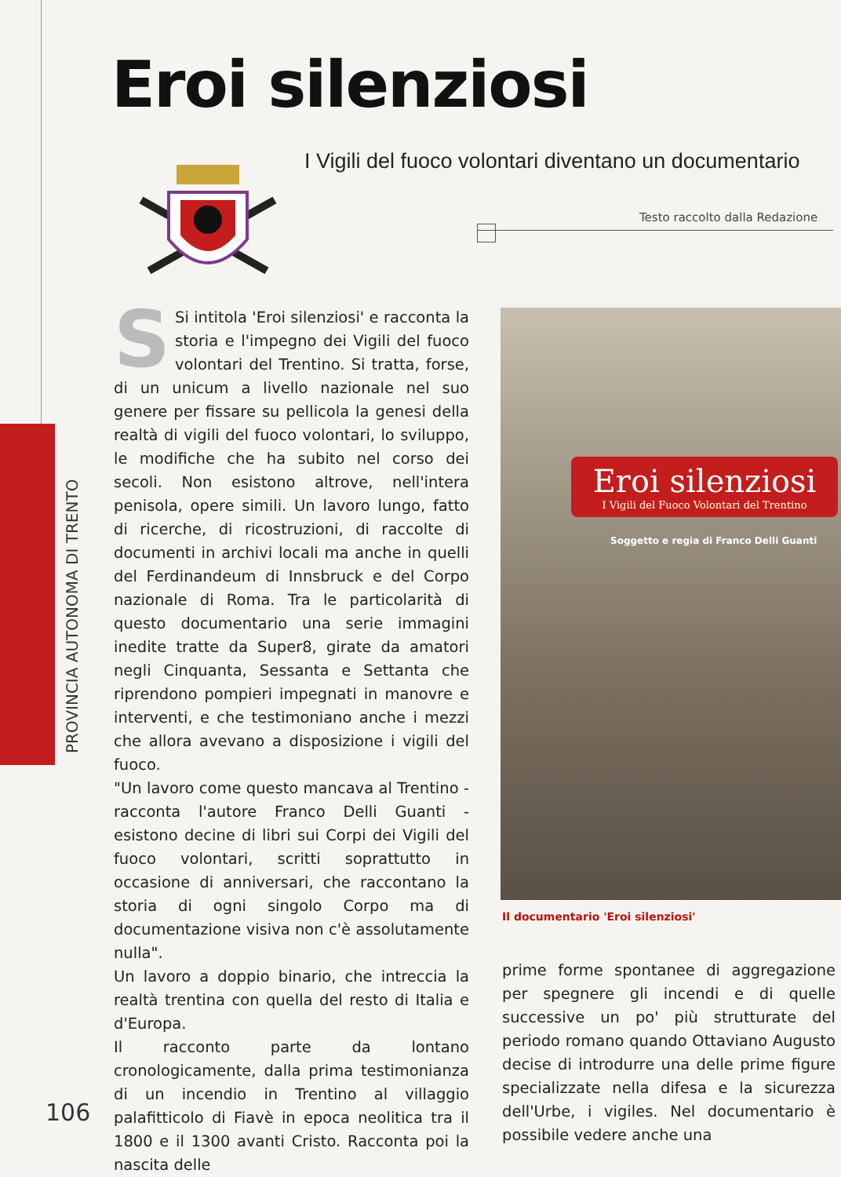Eroi silenziosi
I Vigili del fuoco volontari diventano un documentario
Testo raccolto dalla Redazione
PROVINCIA AUTONOMA DI TRENTO
SSi intitola 'Eroi silenziosi' e racconta la storia e l'impegno dei Vigili del fuoco volontari del Trentino. Si tratta, forse, di un unicum a livello nazionale nel suo genere per fissare su pellicola la genesi della realtà di vigili del fuoco volontari, lo sviluppo, le modifiche che ha subito nel corso dei secoli. Non esistono altrove, nell'intera penisola, opere simili. Un lavoro lungo, fatto di ricerche, di ricostruzioni, di raccolte di documenti in archivi locali ma anche in quelli del Ferdinandeum di Innsbruck e del Corpo nazionale di Roma. Tra le particolarità di questo documentario una serie immagini inedite tratte da Super8, girate da amatori negli Cinquanta, Sessanta e Settanta che riprendono pompieri impegnati in manovre e interventi, e che testimoniano anche i mezzi che allora avevano a disposizione i vigili del fuoco.
"Un lavoro come questo mancava al Trentino - racconta l'autore Franco Delli Guanti - esistono decine di libri sui Corpi dei Vigili del fuoco volontari, scritti soprattutto in occasione di anniversari, che raccontano la storia di ogni singolo Corpo ma di documentazione visiva non c'è assolutamente nulla".
Un lavoro a doppio binario, che intreccia la realtà trentina con quella del resto di Italia e d'Europa.
Il racconto parte da lontano cronologicamente, dalla prima testimonianza di un incendio in Trentino al villaggio palafitticolo di Fiavè in epoca neolitica tra il 1800 e il 1300 avanti Cristo. Racconta poi la nascita delle
Eroi silenziosi
I Vigili del Fuoco Volontari del Trentino
Soggetto e regia di Franco Delli Guanti
Il documentario 'Eroi silenziosi'
prime forme spontanee di aggregazione per spegnere gli incendi e di quelle successive un po' più strutturate del periodo romano quando Ottaviano Augusto decise di introdurre una delle prime figure specializzate nella difesa e la sicurezza dell'Urbe, i vigiles. Nel documentario è possibile vedere anche una
106